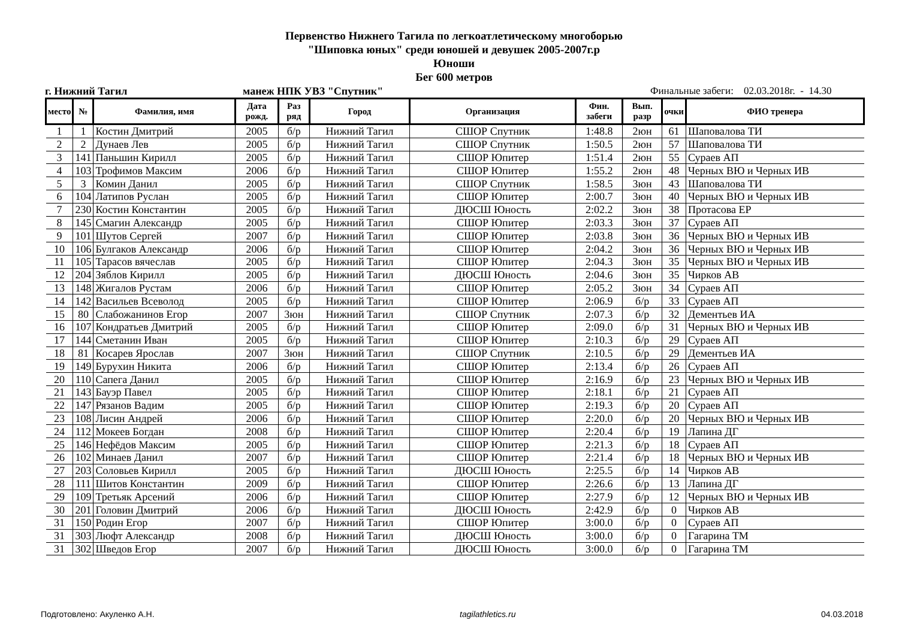Первенство Нижнего Тагила по легкоатлетическому многоборью
"Шиповка юных" среди юношей и девушек 2005-2007г.р
Юноши
Бег 600 метров
г. Нижний Тагил манеж НПК УВЗ "Спутник" Финальные забеги: 02.03.2018г. - 14.30
| место | № | Фамилия, имя | Дата рожд. | Раз ряд | Город | Организация | Фин. забеги | Вып. разр | очки | ФИО тренера |
| --- | --- | --- | --- | --- | --- | --- | --- | --- | --- | --- |
| 1 | 1 | Костин Дмитрий | 2005 | б/р | Нижний Тагил | СШОР Спутник | 1:48.8 | 2юн | 61 | Шаповалова ТИ |
| 2 | 2 | Дунаев Лев | 2005 | б/р | Нижний Тагил | СШОР Спутник | 1:50.5 | 2юн | 57 | Шаповалова ТИ |
| 3 | 141 | Паньшин Кирилл | 2005 | б/р | Нижний Тагил | СШОР Юпитер | 1:51.4 | 2юн | 55 | Сураев АП |
| 4 | 103 | Трофимов Максим | 2006 | б/р | Нижний Тагил | СШОР Юпитер | 1:55.2 | 2юн | 48 | Черных ВЮ и Черных ИВ |
| 5 | 3 | Комин Данил | 2005 | б/р | Нижний Тагил | СШОР Спутник | 1:58.5 | 3юн | 43 | Шаповалова ТИ |
| 6 | 104 | Латипов Руслан | 2005 | б/р | Нижний Тагил | СШОР Юпитер | 2:00.7 | 3юн | 40 | Черных ВЮ и Черных ИВ |
| 7 | 230 | Костин Константин | 2005 | б/р | Нижний Тагил | ДЮСШ Юность | 2:02.2 | 3юн | 38 | Протасова ЕР |
| 8 | 145 | Смагин Александр | 2005 | б/р | Нижний Тагил | СШОР Юпитер | 2:03.3 | 3юн | 37 | Сураев АП |
| 9 | 101 | Шутов Сергей | 2007 | б/р | Нижний Тагил | СШОР Юпитер | 2:03.8 | 3юн | 36 | Черных ВЮ и Черных ИВ |
| 10 | 106 | Булгаков Александр | 2006 | б/р | Нижний Тагил | СШОР Юпитер | 2:04.2 | 3юн | 36 | Черных ВЮ и Черных ИВ |
| 11 | 105 | Тарасов вячеслав | 2005 | б/р | Нижний Тагил | СШОР Юпитер | 2:04.3 | 3юн | 35 | Черных ВЮ и Черных ИВ |
| 12 | 204 | Зяблов Кирилл | 2005 | б/р | Нижний Тагил | ДЮСШ Юность | 2:04.6 | 3юн | 35 | Чирков АВ |
| 13 | 148 | Жигалов Рустам | 2006 | б/р | Нижний Тагил | СШОР Юпитер | 2:05.2 | 3юн | 34 | Сураев АП |
| 14 | 142 | Васильев Всеволод | 2005 | б/р | Нижний Тагил | СШОР Юпитер | 2:06.9 | б/р | 33 | Сураев АП |
| 15 | 80 | Слабожанинов Егор | 2007 | 3юн | Нижний Тагил | СШОР Спутник | 2:07.3 | б/р | 32 | Дементьев ИА |
| 16 | 107 | Кондратьев Дмитрий | 2005 | б/р | Нижний Тагил | СШОР Юпитер | 2:09.0 | б/р | 31 | Черных ВЮ и Черных ИВ |
| 17 | 144 | Сметанин Иван | 2005 | б/р | Нижний Тагил | СШОР Юпитер | 2:10.3 | б/р | 29 | Сураев АП |
| 18 | 81 | Косарев Ярослав | 2007 | 3юн | Нижний Тагил | СШОР Спутник | 2:10.5 | б/р | 29 | Дементьев ИА |
| 19 | 149 | Бурухин Никита | 2006 | б/р | Нижний Тагил | СШОР Юпитер | 2:13.4 | б/р | 26 | Сураев АП |
| 20 | 110 | Сапега Данил | 2005 | б/р | Нижний Тагил | СШОР Юпитер | 2:16.9 | б/р | 23 | Черных ВЮ и Черных ИВ |
| 21 | 143 | Бауэр Павел | 2005 | б/р | Нижний Тагил | СШОР Юпитер | 2:18.1 | б/р | 21 | Сураев АП |
| 22 | 147 | Рязанов Вадим | 2005 | б/р | Нижний Тагил | СШОР Юпитер | 2:19.3 | б/р | 20 | Сураев АП |
| 23 | 108 | Лисин Андрей | 2006 | б/р | Нижний Тагил | СШОР Юпитер | 2:20.0 | б/р | 20 | Черных ВЮ и Черных ИВ |
| 24 | 112 | Мокеев Богдан | 2008 | б/р | Нижний Тагил | СШОР Юпитер | 2:20.4 | б/р | 19 | Лапина ДГ |
| 25 | 146 | Нефёдов Максим | 2005 | б/р | Нижний Тагил | СШОР Юпитер | 2:21.3 | б/р | 18 | Сураев АП |
| 26 | 102 | Минаев Данил | 2007 | б/р | Нижний Тагил | СШОР Юпитер | 2:21.4 | б/р | 18 | Черных ВЮ и Черных ИВ |
| 27 | 203 | Соловьев Кирилл | 2005 | б/р | Нижний Тагил | ДЮСШ Юность | 2:25.5 | б/р | 14 | Чирков АВ |
| 28 | 111 | Шитов Константин | 2009 | б/р | Нижний Тагил | СШОР Юпитер | 2:26.6 | б/р | 13 | Лапина ДГ |
| 29 | 109 | Третьяк Арсений | 2006 | б/р | Нижний Тагил | СШОР Юпитер | 2:27.9 | б/р | 12 | Черных ВЮ и Черных ИВ |
| 30 | 201 | Головин Дмитрий | 2006 | б/р | Нижний Тагил | ДЮСШ Юность | 2:42.9 | б/р | 0 | Чирков АВ |
| 31 | 150 | Родин Егор | 2007 | б/р | Нижний Тагил | СШОР Юпитер | 3:00.0 | б/р | 0 | Сураев АП |
| 31 | 303 | Люфт Александр | 2008 | б/р | Нижний Тагил | ДЮСШ Юность | 3:00.0 | б/р | 0 | Гагарина ТМ |
| 31 | 302 | Шведов Егор | 2007 | б/р | Нижний Тагил | ДЮСШ Юность | 3:00.0 | б/р | 0 | Гагарина ТМ |
Подготовлено: Акуленко А.Н. tagilathletics.ru 04.03.2018